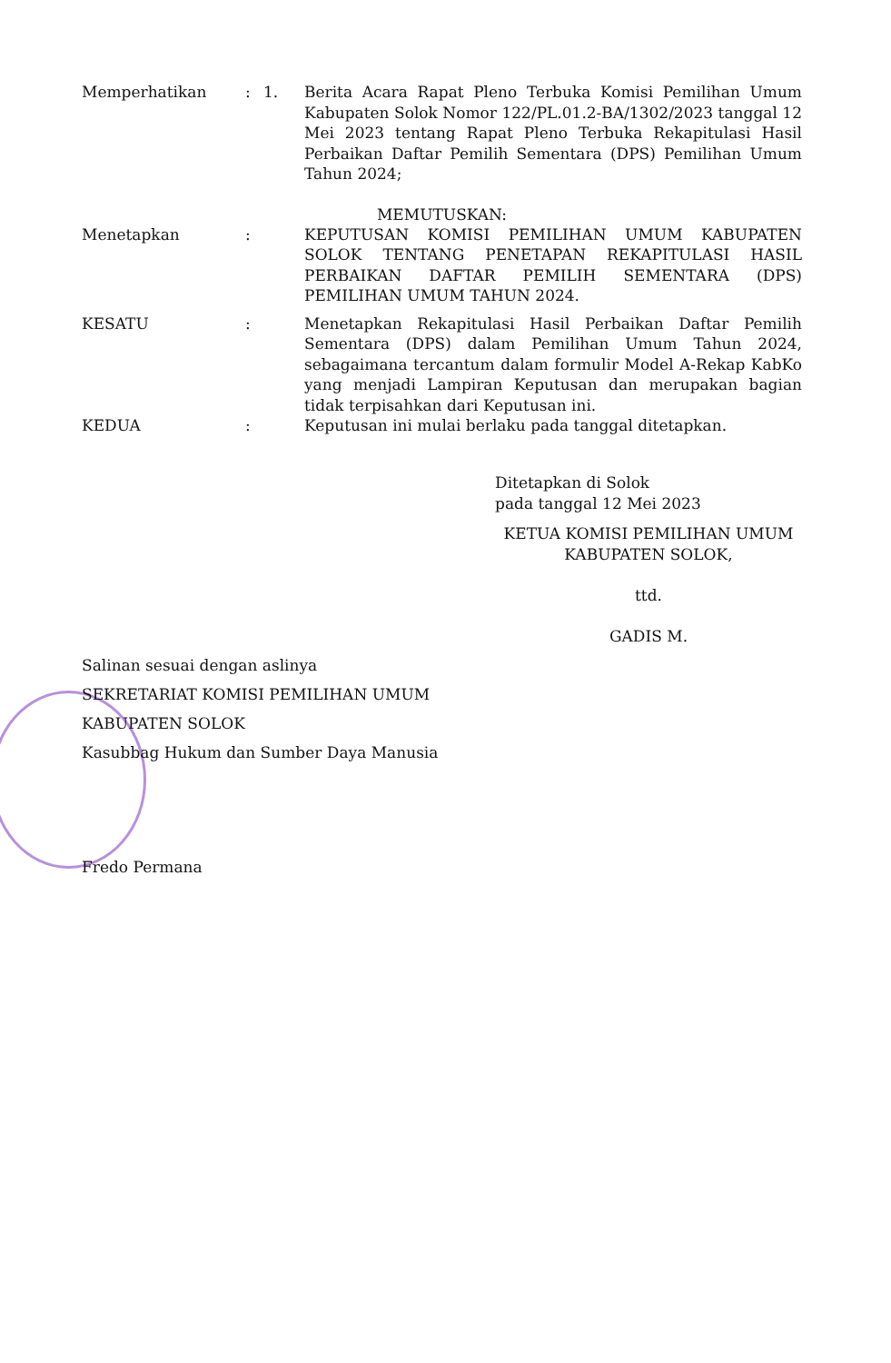Memperhatikan : 1. Berita Acara Rapat Pleno Terbuka Komisi Pemilihan Umum Kabupaten Solok Nomor 122/PL.01.2-BA/1302/2023 tanggal 12 Mei 2023 tentang Rapat Pleno Terbuka Rekapitulasi Hasil Perbaikan Daftar Pemilih Sementara (DPS) Pemilihan Umum Tahun 2024;
MEMUTUSKAN:
Menetapkan : KEPUTUSAN KOMISI PEMILIHAN UMUM KABUPATEN SOLOK TENTANG PENETAPAN REKAPITULASI HASIL PERBAIKAN DAFTAR PEMILIH SEMENTARA (DPS) PEMILIHAN UMUM TAHUN 2024.
KESATU : Menetapkan Rekapitulasi Hasil Perbaikan Daftar Pemilih Sementara (DPS) dalam Pemilihan Umum Tahun 2024, sebagaimana tercantum dalam formulir Model A-Rekap KabKo yang menjadi Lampiran Keputusan dan merupakan bagian tidak terpisahkan dari Keputusan ini.
KEDUA : Keputusan ini mulai berlaku pada tanggal ditetapkan.
Ditetapkan di Solok
pada tanggal 12 Mei 2023
KETUA KOMISI PEMILIHAN UMUM
KABUPATEN SOLOK,
ttd.
GADIS M.
Salinan sesuai dengan aslinya
SEKRETARIAT KOMISI PEMILIHAN UMUM
KABUPATEN SOLOK
Kasubbag Hukum dan Sumber Daya Manusia
Fredo Permana